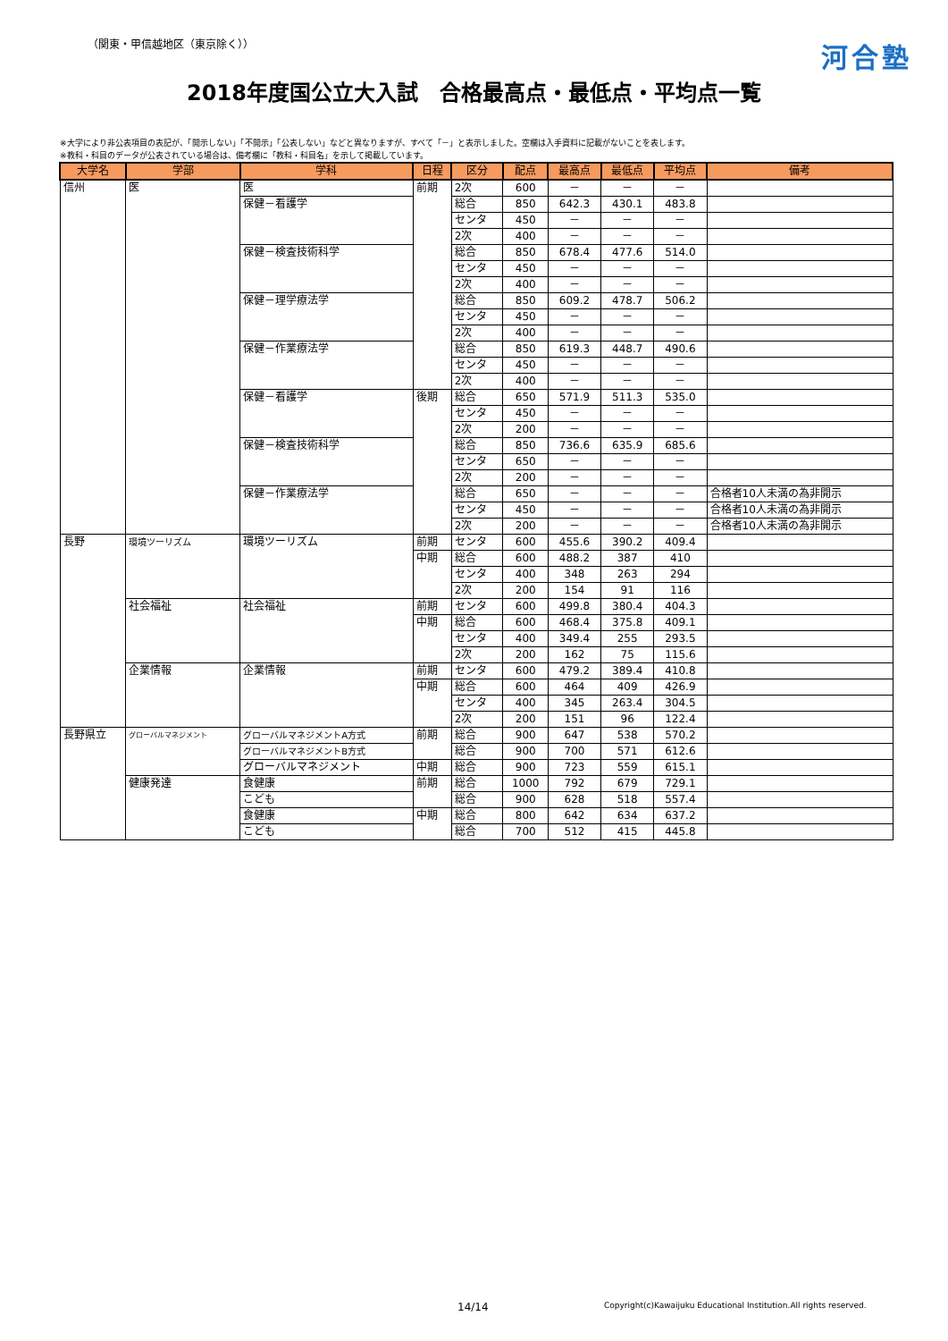（関東・甲信越地区（東京除く））
河合塾
2018年度国公立大入試　合格最高点・最低点・平均点一覧
※大学により非公表項目の表記が、「開示しない」「不開示」「公表しない」などと異なりますが、すべて「－」と表示しました。空欄は入手資料に記載がないことを表します。
※教科・科目のデータが公表されている場合は、備考欄に「教科・科目名」を示して掲載しています。
| 大学名 | 学部 | 学科 | 日程 | 区分 | 配点 | 最高点 | 最低点 | 平均点 | 備考 |
| --- | --- | --- | --- | --- | --- | --- | --- | --- | --- |
| 信州 | 医 | 医 | 前期 | 2次 | 600 | － | － | － | |
| | | 保健－看護学 | | 総合 | 850 | 642.3 | 430.1 | 483.8 | |
| | | | | センタ | 450 | － | － | － | |
| | | | | 2次 | 400 | － | － | － | |
| | | 保健－検査技術科学 | | 総合 | 850 | 678.4 | 477.6 | 514.0 | |
| | | | | センタ | 450 | － | － | － | |
| | | | | 2次 | 400 | － | － | － | |
| | | 保健－理学療法学 | | 総合 | 850 | 609.2 | 478.7 | 506.2 | |
| | | | | センタ | 450 | － | － | － | |
| | | | | 2次 | 400 | － | － | － | |
| | | 保健－作業療法学 | | 総合 | 850 | 619.3 | 448.7 | 490.6 | |
| | | | | センタ | 450 | － | － | － | |
| | | | | 2次 | 400 | － | － | － | |
| | | 保健－看護学 | 後期 | 総合 | 650 | 571.9 | 511.3 | 535.0 | |
| | | | | センタ | 450 | － | － | － | |
| | | | | 2次 | 200 | － | － | － | |
| | | 保健－検査技術科学 | | 総合 | 850 | 736.6 | 635.9 | 685.6 | |
| | | | | センタ | 650 | － | － | － | |
| | | | | 2次 | 200 | － | － | － | |
| | | 保健－作業療法学 | | 総合 | 650 | － | － | － | 合格者10人未満の為非開示 |
| | | | | センタ | 450 | － | － | － | 合格者10人未満の為非開示 |
| | | | | 2次 | 200 | － | － | － | 合格者10人未満の為非開示 |
| 長野 | 環境ツーリズム | 環境ツーリズム | 前期 | センタ | 600 | 455.6 | 390.2 | 409.4 | |
| | | | 中期 | 総合 | 600 | 488.2 | 387 | 410 | |
| | | | | センタ | 400 | 348 | 263 | 294 | |
| | | | | 2次 | 200 | 154 | 91 | 116 | |
| | 社会福祉 | 社会福祉 | 前期 | センタ | 600 | 499.8 | 380.4 | 404.3 | |
| | | | 中期 | 総合 | 600 | 468.4 | 375.8 | 409.1 | |
| | | | | センタ | 400 | 349.4 | 255 | 293.5 | |
| | | | | 2次 | 200 | 162 | 75 | 115.6 | |
| | 企業情報 | 企業情報 | 前期 | センタ | 600 | 479.2 | 389.4 | 410.8 | |
| | | | 中期 | 総合 | 600 | 464 | 409 | 426.9 | |
| | | | | センタ | 400 | 345 | 263.4 | 304.5 | |
| | | | | 2次 | 200 | 151 | 96 | 122.4 | |
| 長野県立 | グローバルマネジメント | グローバルマネジメントA方式 | 前期 | 総合 | 900 | 647 | 538 | 570.2 | |
| | | グローバルマネジメントB方式 | | 総合 | 900 | 700 | 571 | 612.6 | |
| | | グローバルマネジメント | 中期 | 総合 | 900 | 723 | 559 | 615.1 | |
| | 健康発達 | 食健康 | 前期 | 総合 | 1000 | 792 | 679 | 729.1 | |
| | | こども | | 総合 | 900 | 628 | 518 | 557.4 | |
| | | 食健康 | 中期 | 総合 | 800 | 642 | 634 | 637.2 | |
| | | こども | | 総合 | 700 | 512 | 415 | 445.8 | |
14/14 Copyright(c)Kawaijuku Educational Institution.All rights reserved.